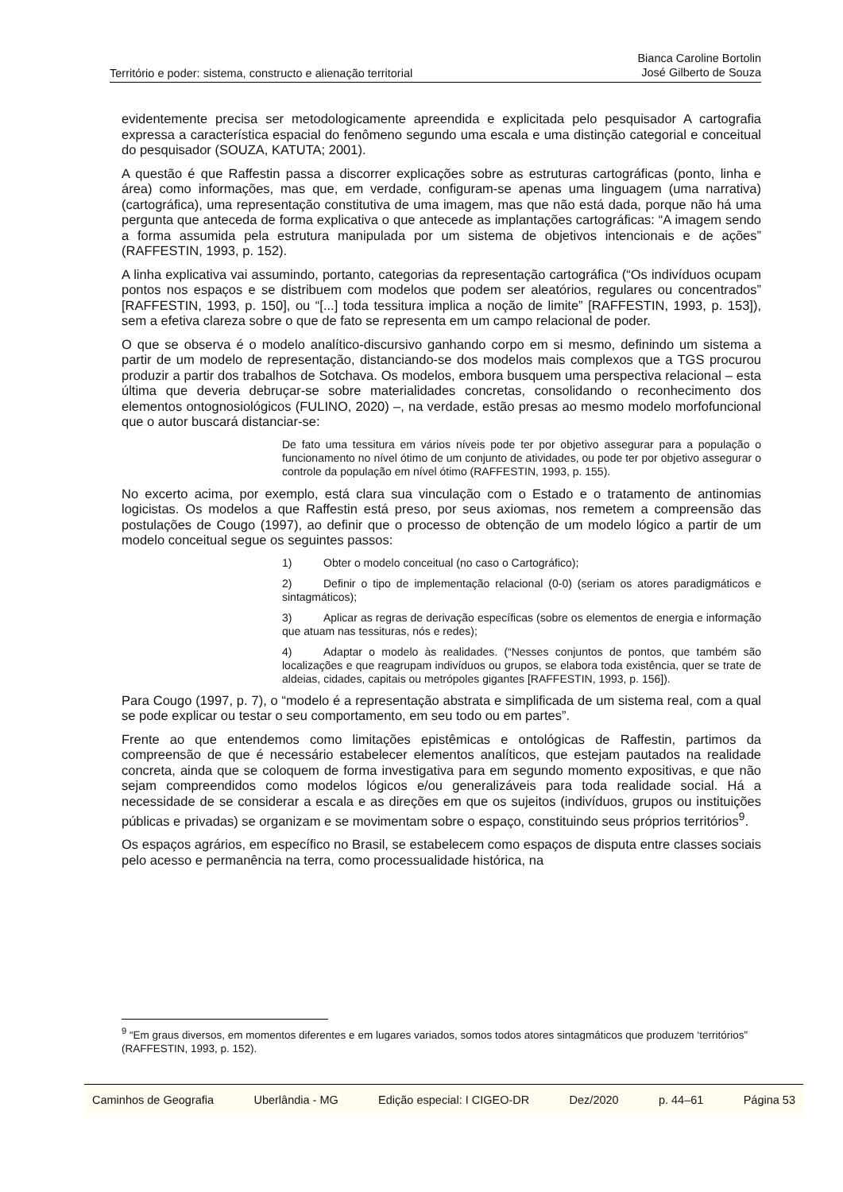Território e poder: sistema, constructo e alienação territorial
Bianca Caroline Bortolin
José Gilberto de Souza
evidentemente precisa ser metodologicamente apreendida e explicitada pelo pesquisador A cartografia expressa a característica espacial do fenômeno segundo uma escala e uma distinção categorial e conceitual do pesquisador (SOUZA, KATUTA; 2001).
A questão é que Raffestin passa a discorrer explicações sobre as estruturas cartográficas (ponto, linha e área) como informações, mas que, em verdade, configuram-se apenas uma linguagem (uma narrativa) (cartográfica), uma representação constitutiva de uma imagem, mas que não está dada, porque não há uma pergunta que anteceda de forma explicativa o que antecede as implantações cartográficas: “A imagem sendo a forma assumida pela estrutura manipulada por um sistema de objetivos intencionais e de ações” (RAFFESTIN, 1993, p. 152).
A linha explicativa vai assumindo, portanto, categorias da representação cartográfica (“Os indivíduos ocupam pontos nos espaços e se distribuem com modelos que podem ser aleatórios, regulares ou concentrados” [RAFFESTIN, 1993, p. 150], ou “[...] toda tessitura implica a noção de limite” [RAFFESTIN, 1993, p. 153]), sem a efetiva clareza sobre o que de fato se representa em um campo relacional de poder.
O que se observa é o modelo analítico-discursivo ganhando corpo em si mesmo, definindo um sistema a partir de um modelo de representação, distanciando-se dos modelos mais complexos que a TGS procurou produzir a partir dos trabalhos de Sotchava. Os modelos, embora busquem uma perspectiva relacional – esta última que deveria debruçar-se sobre materialidades concretas, consolidando o reconhecimento dos elementos ontognosiológicos (FULINO, 2020) –, na verdade, estão presas ao mesmo modelo morfofuncional que o autor buscará distanciar-se:
De fato uma tessitura em vários níveis pode ter por objetivo assegurar para a população o funcionamento no nível ótimo de um conjunto de atividades, ou pode ter por objetivo assegurar o controle da população em nível ótimo (RAFFESTIN, 1993, p. 155).
No excerto acima, por exemplo, está clara sua vinculação com o Estado e o tratamento de antinomias logicistas. Os modelos a que Raffestin está preso, por seus axiomas, nos remetem a compreensão das postulações de Cougo (1997), ao definir que o processo de obtenção de um modelo lógico a partir de um modelo conceitual segue os seguintes passos:
1) Obter o modelo conceitual (no caso o Cartográfico);
2) Definir o tipo de implementação relacional (0-0) (seriam os atores paradigmáticos e sintagmáticos);
3) Aplicar as regras de derivação específicas (sobre os elementos de energia e informação que atuam nas tessituras, nós e redes);
4) Adaptar o modelo às realidades. (“Nesses conjuntos de pontos, que também são localizações e que reagrupam indivíduos ou grupos, se elabora toda existência, quer se trate de aldeias, cidades, capitais ou metrópoles gigantes [RAFFESTIN, 1993, p. 156]).
Para Cougo (1997, p. 7), o “modelo é a representação abstrata e simplificada de um sistema real, com a qual se pode explicar ou testar o seu comportamento, em seu todo ou em partes”.
Frente ao que entendemos como limitações epistêmicas e ontológicas de Raffestin, partimos da compreensão de que é necessário estabelecer elementos analíticos, que estejam pautados na realidade concreta, ainda que se coloquem de forma investigativa para em segundo momento expositivas, e que não sejam compreendidos como modelos lógicos e/ou generalizáveis para toda realidade social. Há a necessidade de se considerar a escala e as direções em que os sujeitos (indivíduos, grupos ou instituições públicas e privadas) se organizam e se movimentam sobre o espaço, constituindo seus próprios territórios<sup>9</sup>.
Os espaços agrários, em específico no Brasil, se estabelecem como espaços de disputa entre classes sociais pelo acesso e permanência na terra, como processualidade histórica, na
<sup>9</sup> “Em graus diversos, em momentos diferentes e em lugares variados, somos todos atores sintagmáticos que produzem ‘territórios” (RAFFESTIN, 1993, p. 152).
Caminhos de Geografia Uberlândia - MG Edição especial: I CIGEO-DR Dez/2020 p. 44–61 Página 53